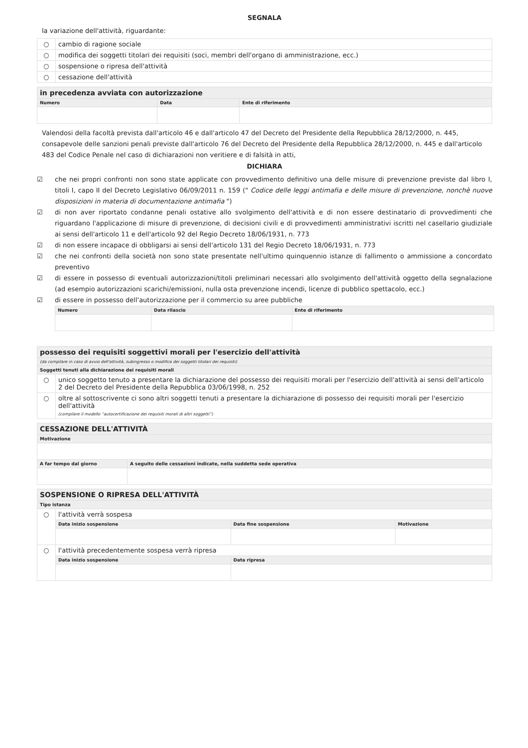SEGNALA
la variazione dell'attività, riguardante:
| ○ | cambio di ragione sociale |
| ○ | modifica dei soggetti titolari dei requisiti (soci, membri dell'organo di amministrazione, ecc.) |
| ○ | sospensione o ripresa dell'attività |
| ○ | cessazione dell'attività |
| in precedenza avviata con autorizzazione | | |
| Numero | Data | Ente di riferimento |
Valendosi della facoltà prevista dall'articolo 46 e dall'articolo 47 del Decreto del Presidente della Repubblica 28/12/2000, n. 445, consapevole delle sanzioni penali previste dall'articolo 76 del Decreto del Presidente della Repubblica 28/12/2000, n. 445 e dall'articolo 483 del Codice Penale nel caso di dichiarazioni non veritiere e di falsità in atti,
DICHIARA
☑ che nei propri confronti non sono state applicate con provvedimento definitivo una delle misure di prevenzione previste dal libro I, titoli I, capo II del Decreto Legislativo 06/09/2011 n. 159 (" Codice delle leggi antimafia e delle misure di prevenzione, nonchè nuove disposizioni in materia di documentazione antimafia ")
☑ di non aver riportato condanne penali ostative allo svolgimento dell'attività e di non essere destinatario di provvedimenti che riguardano l'applicazione di misure di prevenzione, di decisioni civili e di provvedimenti amministrativi iscritti nel casellario giudiziale ai sensi dell'articolo 11 e dell'articolo 92 del Regio Decreto 18/06/1931, n. 773
☑ di non essere incapace di obbligarsi ai sensi dell'articolo 131 del Regio Decreto 18/06/1931, n. 773
☑ che nei confronti della società non sono state presentate nell'ultimo quinquennio istanze di fallimento o ammissione a concordato preventivo
☑ di essere in possesso di eventuali autorizzazioni/titoli preliminari necessari allo svolgimento dell'attività oggetto della segnalazione (ad esempio autorizzazioni scarichi/emissioni, nulla osta prevenzione incendi, licenze di pubblico spettacolo, ecc.)
☑ di essere in possesso dell'autorizzazione per il commercio su aree pubbliche
| Numero | Data rilascio | Ente di riferimento |
| --- | --- | --- |
| possesso dei requisiti soggettivi morali per l'esercizio dell'attività | |
| (da compilare in caso di avvio dell'attività, subingresso o modifica dei soggetti titolari dei requisiti) | |
| Soggetti tenuti alla dichiarazione dei requisiti morali | |
| ○ | unico soggetto tenuto a presentare la dichiarazione del possesso dei requisiti morali per l'esercizio dell'attività ai sensi dell'articolo 2 del Decreto del Presidente della Repubblica 03/06/1998, n. 252 |
| ○ | oltre al sottoscrivente ci sono altri soggetti tenuti a presentare la dichiarazione di possesso dei requisiti morali per l'esercizio dell'attività (compilare il modello “autocertificazione dei requisiti morali di altri soggetti”) |
| CESSAZIONE DELL'ATTIVITÀ | |
| Motivazione | |
| A far tempo dal giorno | A seguito delle cessazioni indicate, nella suddetta sede operativa |
| SOSPENSIONE O RIPRESA DELL'ATTIVITÀ | | | |
| Tipo istanza | | | |
| ○ | l'attività verrà sospesa | | |
| | Data inizio sospensione | Data fine sospensione | Motivazione |
| ○ | l'attività precedentemente sospesa verrà ripresa | | |
| | Data inizio sospensione | Data ripresa | |